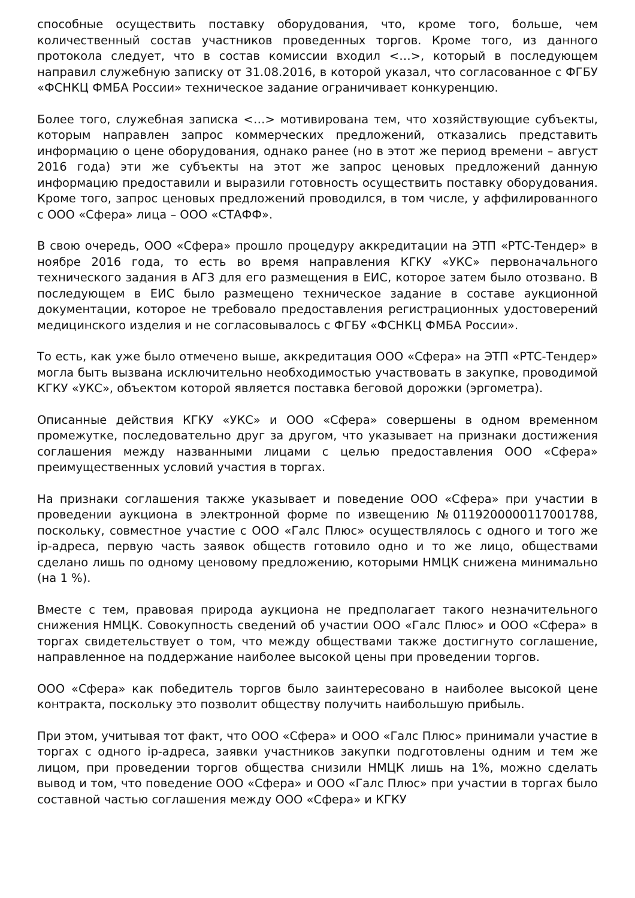способные осуществить поставку оборудования, что, кроме того, больше, чем количественный состав участников проведенных торгов. Кроме того, из данного протокола следует, что в состав комиссии входил <…>, который в последующем направил служебную записку от 31.08.2016, в которой указал, что согласованное с ФГБУ «ФСНКЦ ФМБА России» техническое задание ограничивает конкуренцию.
Более того, служебная записка <…> мотивирована тем, что хозяйствующие субъекты, которым направлен запрос коммерческих предложений, отказались представить информацию о цене оборудования, однако ранее (но в этот же период времени – август 2016 года) эти же субъекты на этот же запрос ценовых предложений данную информацию предоставили и выразили готовность осуществить поставку оборудования. Кроме того, запрос ценовых предложений проводился, в том числе, у аффилированного с ООО «Сфера» лица – ООО «СТАФФ».
В свою очередь, ООО «Сфера» прошло процедуру аккредитации на ЭТП «РТС-Тендер» в ноябре 2016 года, то есть во время направления КГКУ «УКС» первоначального технического задания в АГЗ для его размещения в ЕИС, которое затем было отозвано. В последующем в ЕИС было размещено техническое задание в составе аукционной документации, которое не требовало предоставления регистрационных удостоверений медицинского изделия и не согласовывалось с ФГБУ «ФСНКЦ ФМБА России».
То есть, как уже было отмечено выше, аккредитация ООО «Сфера» на ЭТП «РТС-Тендер» могла быть вызвана исключительно необходимостью участвовать в закупке, проводимой КГКУ «УКС», объектом которой является поставка беговой дорожки (эргометра).
Описанные действия КГКУ «УКС» и ООО «Сфера» совершены в одном временном промежутке, последовательно друг за другом, что указывает на признаки достижения соглашения между названными лицами с целью предоставления ООО «Сфера» преимущественных условий участия в торгах.
На признаки соглашения также указывает и поведение ООО «Сфера» при участии в проведении аукциона в электронной форме по извещению №0119200000117001788, поскольку, совместное участие с ООО «Галс Плюс» осуществлялось с одного и того же ip-адреса, первую часть заявок обществ готовило одно и то же лицо, обществами сделано лишь по одному ценовому предложению, которыми НМЦК снижена минимально (на 1 %).
Вместе с тем, правовая природа аукциона не предполагает такого незначительного снижения НМЦК. Совокупность сведений об участии ООО «Галс Плюс» и ООО «Сфера» в торгах свидетельствует о том, что между обществами также достигнуто соглашение, направленное на поддержание наиболее высокой цены при проведении торгов.
ООО «Сфера» как победитель торгов было заинтересовано в наиболее высокой цене контракта, поскольку это позволит обществу получить наибольшую прибыль.
При этом, учитывая тот факт, что ООО «Сфера» и ООО «Галс Плюс» принимали участие в торгах с одного ip-адреса, заявки участников закупки подготовлены одним и тем же лицом, при проведении торгов общества снизили НМЦК лишь на 1%, можно сделать вывод и том, что поведение ООО «Сфера» и ООО «Галс Плюс» при участии в торгах было составной частью соглашения между ООО «Сфера» и КГКУ